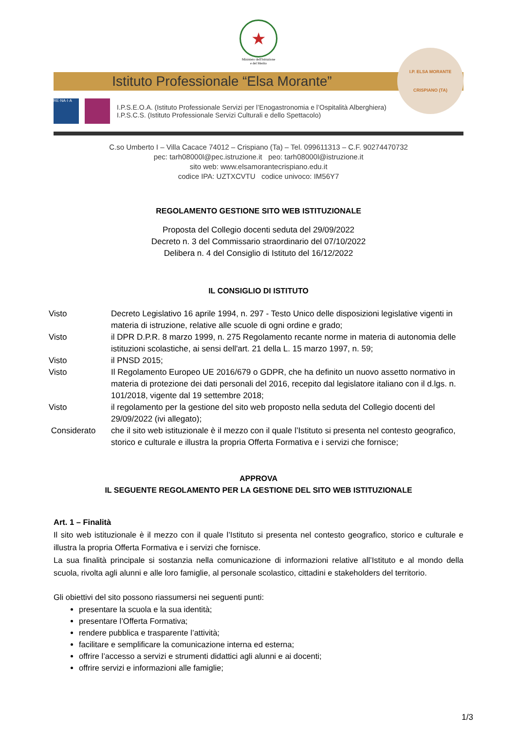★
Ministero dell'Istruzione
e del Merito
Istituto Professionale “Elsa Morante”
I.P. ELSA MORANTE
CRISPIANO (TA)
RE·NA·I·A
I.P.S.E.O.A. (Istituto Professionale Servizi per l’Enogastronomia e l’Ospitalità Alberghiera)
I.P.S.C.S. (Istituto Professionale Servizi Culturali e dello Spettacolo)
C.so Umberto I – Villa Cacace 74012 – Crispiano (Ta) – Tel. 099611313 – C.F. 90274470732
pec: tarh08000l@pec.istruzione.it peo: tarh08000l@istruzione.it
sito web: www.elsamorantecrispiano.edu.it
codice IPA: UZTXCVTU codice univoco: IM56Y7
REGOLAMENTO GESTIONE SITO WEB ISTITUZIONALE
Proposta del Collegio docenti seduta del 29/09/2022
Decreto n. 3 del Commissario straordinario del 07/10/2022
Delibera n. 4 del Consiglio di Istituto del 16/12/2022
IL CONSIGLIO DI ISTITUTO
| Visto | Decreto Legislativo 16 aprile 1994, n. 297 - Testo Unico delle disposizioni legislative vigenti in materia di istruzione, relative alle scuole di ogni ordine e grado; |
| Visto | il DPR D.P.R. 8 marzo 1999, n. 275 Regolamento recante norme in materia di autonomia delle istituzioni scolastiche, ai sensi dell'art. 21 della L. 15 marzo 1997, n. 59; |
| Visto | il PNSD 2015; |
| Visto | Il Regolamento Europeo UE 2016/679 o GDPR, che ha definito un nuovo assetto normativo in materia di protezione dei dati personali del 2016, recepito dal legislatore italiano con il d.lgs. n. 101/2018, vigente dal 19 settembre 2018; |
| Visto | il regolamento per la gestione del sito web proposto nella seduta del Collegio docenti del 29/09/2022 (ivi allegato); |
| Considerato | che il sito web istituzionale è il mezzo con il quale l’Istituto si presenta nel contesto geografico, storico e culturale e illustra la propria Offerta Formativa e i servizi che fornisce; |
APPROVA
IL SEGUENTE REGOLAMENTO PER LA GESTIONE DEL SITO WEB ISTITUZIONALE
Art. 1 – Finalità
Il sito web istituzionale è il mezzo con il quale l’Istituto si presenta nel contesto geografico, storico e culturale e illustra la propria Offerta Formativa e i servizi che fornisce.
La sua finalità principale si sostanzia nella comunicazione di informazioni relative all’Istituto e al mondo della scuola, rivolta agli alunni e alle loro famiglie, al personale scolastico, cittadini e stakeholders del territorio.
Gli obiettivi del sito possono riassumersi nei seguenti punti:
presentare la scuola e la sua identità;
presentare l’Offerta Formativa;
rendere pubblica e trasparente l’attività;
facilitare e semplificare la comunicazione interna ed esterna;
offrire l’accesso a servizi e strumenti didattici agli alunni e ai docenti;
offrire servizi e informazioni alle famiglie;
1/3